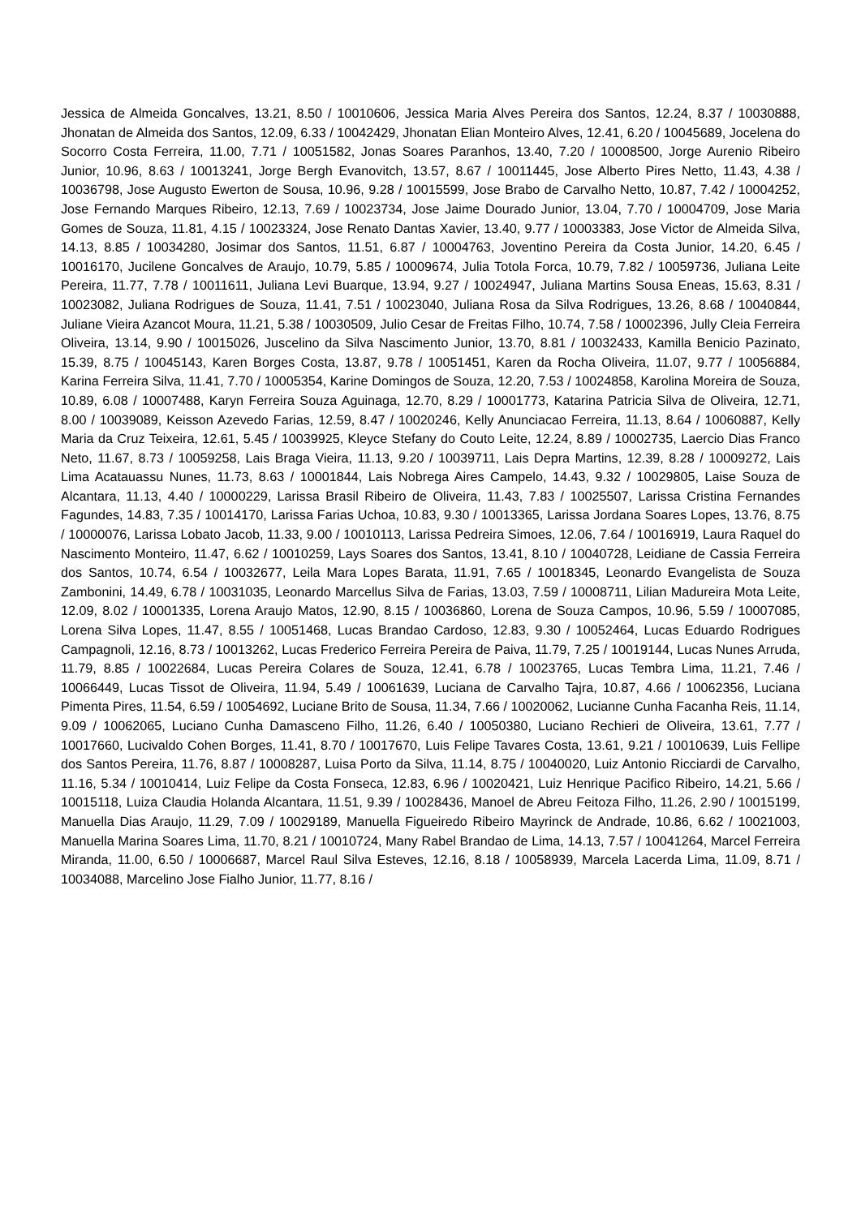Jessica de Almeida Goncalves, 13.21, 8.50 / 10010606, Jessica Maria Alves Pereira dos Santos, 12.24, 8.37 / 10030888, Jhonatan de Almeida dos Santos, 12.09, 6.33 / 10042429, Jhonatan Elian Monteiro Alves, 12.41, 6.20 / 10045689, Jocelena do Socorro Costa Ferreira, 11.00, 7.71 / 10051582, Jonas Soares Paranhos, 13.40, 7.20 / 10008500, Jorge Aurenio Ribeiro Junior, 10.96, 8.63 / 10013241, Jorge Bergh Evanovitch, 13.57, 8.67 / 10011445, Jose Alberto Pires Netto, 11.43, 4.38 / 10036798, Jose Augusto Ewerton de Sousa, 10.96, 9.28 / 10015599, Jose Brabo de Carvalho Netto, 10.87, 7.42 / 10004252, Jose Fernando Marques Ribeiro, 12.13, 7.69 / 10023734, Jose Jaime Dourado Junior, 13.04, 7.70 / 10004709, Jose Maria Gomes de Souza, 11.81, 4.15 / 10023324, Jose Renato Dantas Xavier, 13.40, 9.77 / 10003383, Jose Victor de Almeida Silva, 14.13, 8.85 / 10034280, Josimar dos Santos, 11.51, 6.87 / 10004763, Joventino Pereira da Costa Junior, 14.20, 6.45 / 10016170, Jucilene Goncalves de Araujo, 10.79, 5.85 / 10009674, Julia Totola Forca, 10.79, 7.82 / 10059736, Juliana Leite Pereira, 11.77, 7.78 / 10011611, Juliana Levi Buarque, 13.94, 9.27 / 10024947, Juliana Martins Sousa Eneas, 15.63, 8.31 / 10023082, Juliana Rodrigues de Souza, 11.41, 7.51 / 10023040, Juliana Rosa da Silva Rodrigues, 13.26, 8.68 / 10040844, Juliane Vieira Azancot Moura, 11.21, 5.38 / 10030509, Julio Cesar de Freitas Filho, 10.74, 7.58 / 10002396, Jully Cleia Ferreira Oliveira, 13.14, 9.90 / 10015026, Juscelino da Silva Nascimento Junior, 13.70, 8.81 / 10032433, Kamilla Benicio Pazinato, 15.39, 8.75 / 10045143, Karen Borges Costa, 13.87, 9.78 / 10051451, Karen da Rocha Oliveira, 11.07, 9.77 / 10056884, Karina Ferreira Silva, 11.41, 7.70 / 10005354, Karine Domingos de Souza, 12.20, 7.53 / 10024858, Karolina Moreira de Souza, 10.89, 6.08 / 10007488, Karyn Ferreira Souza Aguinaga, 12.70, 8.29 / 10001773, Katarina Patricia Silva de Oliveira, 12.71, 8.00 / 10039089, Keisson Azevedo Farias, 12.59, 8.47 / 10020246, Kelly Anunciacao Ferreira, 11.13, 8.64 / 10060887, Kelly Maria da Cruz Teixeira, 12.61, 5.45 / 10039925, Kleyce Stefany do Couto Leite, 12.24, 8.89 / 10002735, Laercio Dias Franco Neto, 11.67, 8.73 / 10059258, Lais Braga Vieira, 11.13, 9.20 / 10039711, Lais Depra Martins, 12.39, 8.28 / 10009272, Lais Lima Acatauassu Nunes, 11.73, 8.63 / 10001844, Lais Nobrega Aires Campelo, 14.43, 9.32 / 10029805, Laise Souza de Alcantara, 11.13, 4.40 / 10000229, Larissa Brasil Ribeiro de Oliveira, 11.43, 7.83 / 10025507, Larissa Cristina Fernandes Fagundes, 14.83, 7.35 / 10014170, Larissa Farias Uchoa, 10.83, 9.30 / 10013365, Larissa Jordana Soares Lopes, 13.76, 8.75 / 10000076, Larissa Lobato Jacob, 11.33, 9.00 / 10010113, Larissa Pedreira Simoes, 12.06, 7.64 / 10016919, Laura Raquel do Nascimento Monteiro, 11.47, 6.62 / 10010259, Lays Soares dos Santos, 13.41, 8.10 / 10040728, Leidiane de Cassia Ferreira dos Santos, 10.74, 6.54 / 10032677, Leila Mara Lopes Barata, 11.91, 7.65 / 10018345, Leonardo Evangelista de Souza Zambonini, 14.49, 6.78 / 10031035, Leonardo Marcellus Silva de Farias, 13.03, 7.59 / 10008711, Lilian Madureira Mota Leite, 12.09, 8.02 / 10001335, Lorena Araujo Matos, 12.90, 8.15 / 10036860, Lorena de Souza Campos, 10.96, 5.59 / 10007085, Lorena Silva Lopes, 11.47, 8.55 / 10051468, Lucas Brandao Cardoso, 12.83, 9.30 / 10052464, Lucas Eduardo Rodrigues Campagnoli, 12.16, 8.73 / 10013262, Lucas Frederico Ferreira Pereira de Paiva, 11.79, 7.25 / 10019144, Lucas Nunes Arruda, 11.79, 8.85 / 10022684, Lucas Pereira Colares de Souza, 12.41, 6.78 / 10023765, Lucas Tembra Lima, 11.21, 7.46 / 10066449, Lucas Tissot de Oliveira, 11.94, 5.49 / 10061639, Luciana de Carvalho Tajra, 10.87, 4.66 / 10062356, Luciana Pimenta Pires, 11.54, 6.59 / 10054692, Luciane Brito de Sousa, 11.34, 7.66 / 10020062, Lucianne Cunha Facanha Reis, 11.14, 9.09 / 10062065, Luciano Cunha Damasceno Filho, 11.26, 6.40 / 10050380, Luciano Rechieri de Oliveira, 13.61, 7.77 / 10017660, Lucivaldo Cohen Borges, 11.41, 8.70 / 10017670, Luis Felipe Tavares Costa, 13.61, 9.21 / 10010639, Luis Fellipe dos Santos Pereira, 11.76, 8.87 / 10008287, Luisa Porto da Silva, 11.14, 8.75 / 10040020, Luiz Antonio Ricciardi de Carvalho, 11.16, 5.34 / 10010414, Luiz Felipe da Costa Fonseca, 12.83, 6.96 / 10020421, Luiz Henrique Pacifico Ribeiro, 14.21, 5.66 / 10015118, Luiza Claudia Holanda Alcantara, 11.51, 9.39 / 10028436, Manoel de Abreu Feitoza Filho, 11.26, 2.90 / 10015199, Manuella Dias Araujo, 11.29, 7.09 / 10029189, Manuella Figueiredo Ribeiro Mayrinck de Andrade, 10.86, 6.62 / 10021003, Manuella Marina Soares Lima, 11.70, 8.21 / 10010724, Many Rabel Brandao de Lima, 14.13, 7.57 / 10041264, Marcel Ferreira Miranda, 11.00, 6.50 / 10006687, Marcel Raul Silva Esteves, 12.16, 8.18 / 10058939, Marcela Lacerda Lima, 11.09, 8.71 / 10034088, Marcelino Jose Fialho Junior, 11.77, 8.16 /